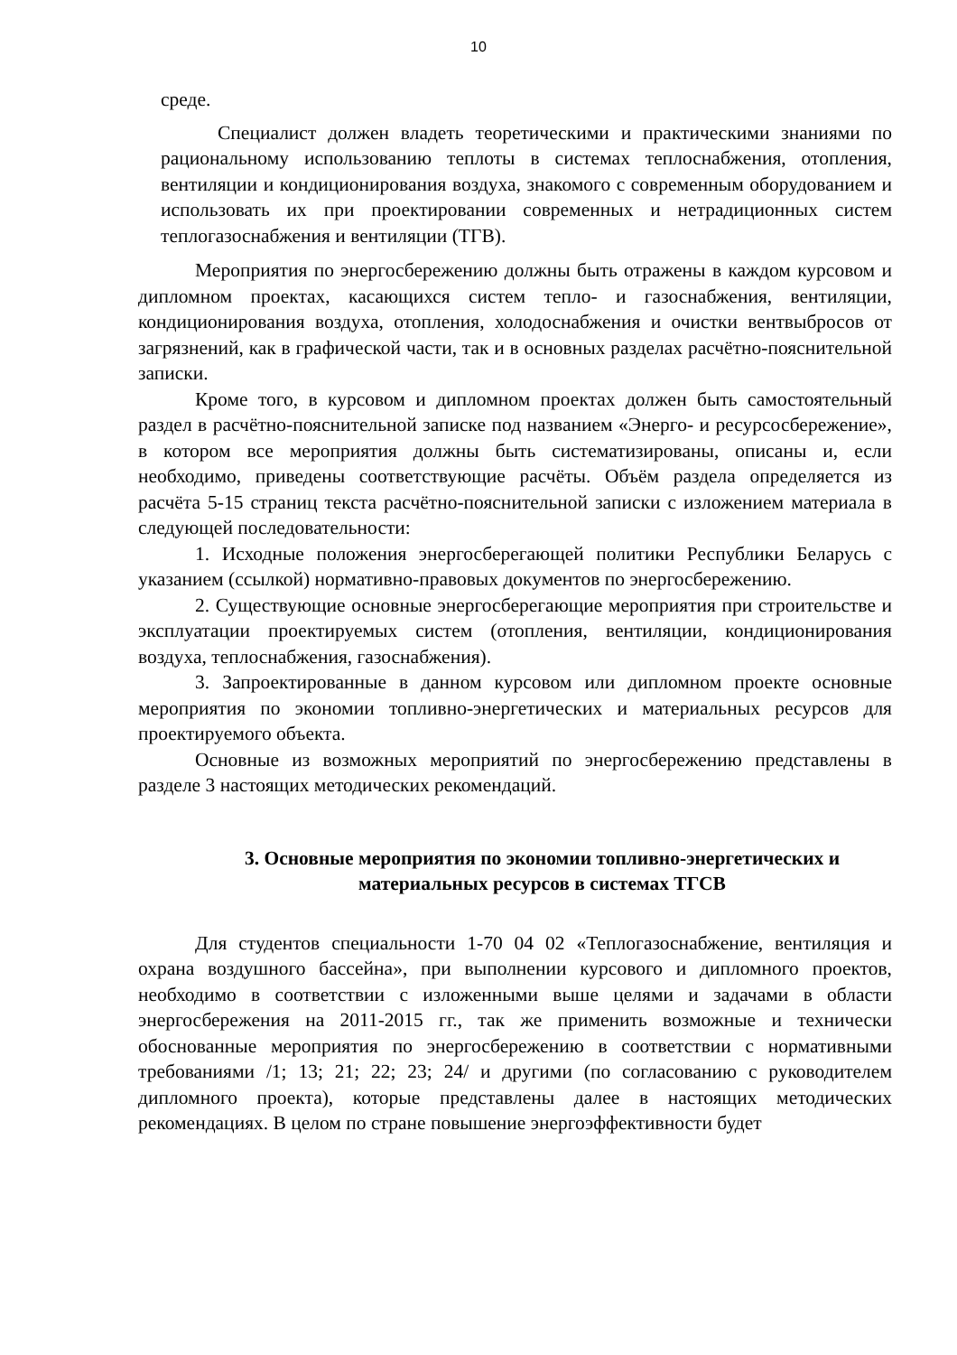10
среде.
Специалист должен владеть теоретическими и практическими знаниями по рациональному использованию теплоты в системах теплоснабжения, отопления, вентиляции и кондиционирования воздуха, знакомого с современным оборудованием и использовать их при проектировании современных и нетрадиционных систем теплогазоснабжения и вентиляции (ТГВ).
Мероприятия по энергосбережению должны быть отражены в каждом курсовом и дипломном проектах, касающихся систем тепло- и газоснабжения, вентиляции, кондиционирования воздуха, отопления, холодоснабжения и очистки вентвыбросов от загрязнений, как в графической части, так и в основных разделах расчётно-пояснительной записки.
Кроме того, в курсовом и дипломном проектах должен быть самостоятельный раздел в расчётно-пояснительной записке под названием «Энерго- и ресурсосбережение», в котором все мероприятия должны быть систематизированы, описаны и, если необходимо, приведены соответствующие расчёты. Объём раздела определяется из расчёта 5-15 страниц текста расчётно-пояснительной записки с изложением материала в следующей последовательности:
1. Исходные положения энергосберегающей политики Республики Беларусь с указанием (ссылкой) нормативно-правовых документов по энергосбережению.
2. Существующие основные энергосберегающие мероприятия при строительстве и эксплуатации проектируемых систем (отопления, вентиляции, кондиционирования воздуха, теплоснабжения, газоснабжения).
3. Запроектированные в данном курсовом или дипломном проекте основные мероприятия по экономии топливно-энергетических и материальных ресурсов для проектируемого объекта.
Основные из возможных мероприятий по энергосбережению представлены в разделе 3 настоящих методических рекомендаций.
3. Основные мероприятия по экономии топливно-энергетических и материальных ресурсов в системах ТГСВ
Для студентов специальности 1-70 04 02 «Теплогазоснабжение, вентиляция и охрана воздушного бассейна», при выполнении курсового и дипломного проектов, необходимо в соответствии с изложенными выше целями и задачами в области энергосбережения на 2011-2015 гг., так же применить возможные и технически обоснованные мероприятия по энергосбережению в соответствии с нормативными требованиями /1; 13; 21; 22; 23; 24/ и другими (по согласованию с руководителем дипломного проекта), которые представлены далее в настоящих методических рекомендациях. В целом по стране повышение энергоэффективности будет